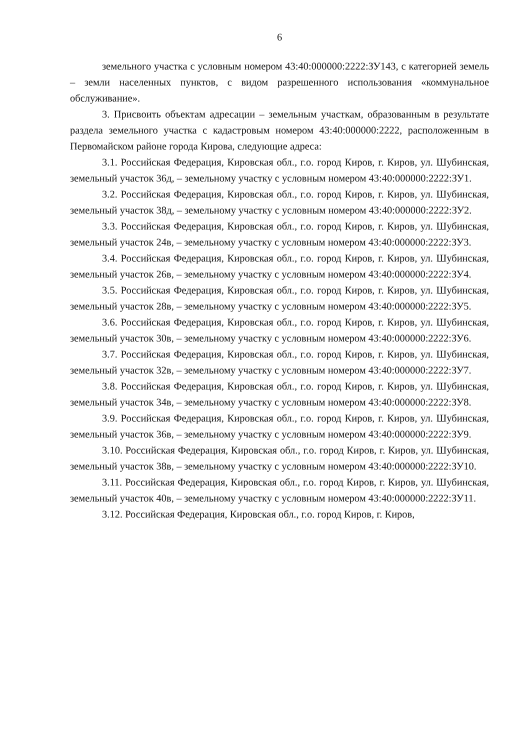6
земельного участка с условным номером 43:40:000000:2222:ЗУ143, с категорией земель – земли населенных пунктов, с видом разрешенного использования «коммунальное обслуживание».
3. Присвоить объектам адресации – земельным участкам, образованным в результате раздела земельного участка с кадастровым номером 43:40:000000:2222, расположенным в Первомайском районе города Кирова, следующие адреса:
3.1. Российская Федерация, Кировская обл., г.о. город Киров, г. Киров, ул. Шубинская, земельный участок 36д, – земельному участку с условным номером 43:40:000000:2222:ЗУ1.
3.2. Российская Федерация, Кировская обл., г.о. город Киров, г. Киров, ул. Шубинская, земельный участок 38д, – земельному участку с условным номером 43:40:000000:2222:ЗУ2.
3.3. Российская Федерация, Кировская обл., г.о. город Киров, г. Киров, ул. Шубинская, земельный участок 24в, – земельному участку с условным номером 43:40:000000:2222:ЗУ3.
3.4. Российская Федерация, Кировская обл., г.о. город Киров, г. Киров, ул. Шубинская, земельный участок 26в, – земельному участку с условным номером 43:40:000000:2222:ЗУ4.
3.5. Российская Федерация, Кировская обл., г.о. город Киров, г. Киров, ул. Шубинская, земельный участок 28в, – земельному участку с условным номером 43:40:000000:2222:ЗУ5.
3.6. Российская Федерация, Кировская обл., г.о. город Киров, г. Киров, ул. Шубинская, земельный участок 30в, – земельному участку с условным номером 43:40:000000:2222:ЗУ6.
3.7. Российская Федерация, Кировская обл., г.о. город Киров, г. Киров, ул. Шубинская, земельный участок 32в, – земельному участку с условным номером 43:40:000000:2222:ЗУ7.
3.8. Российская Федерация, Кировская обл., г.о. город Киров, г. Киров, ул. Шубинская, земельный участок 34в, – земельному участку с условным номером 43:40:000000:2222:ЗУ8.
3.9. Российская Федерация, Кировская обл., г.о. город Киров, г. Киров, ул. Шубинская, земельный участок 36в, – земельному участку с условным номером 43:40:000000:2222:ЗУ9.
3.10. Российская Федерация, Кировская обл., г.о. город Киров, г. Киров, ул. Шубинская, земельный участок 38в, – земельному участку с условным номером 43:40:000000:2222:ЗУ10.
3.11. Российская Федерация, Кировская обл., г.о. город Киров, г. Киров, ул. Шубинская, земельный участок 40в, – земельному участку с условным номером 43:40:000000:2222:ЗУ11.
3.12. Российская Федерация, Кировская обл., г.о. город Киров, г. Киров,